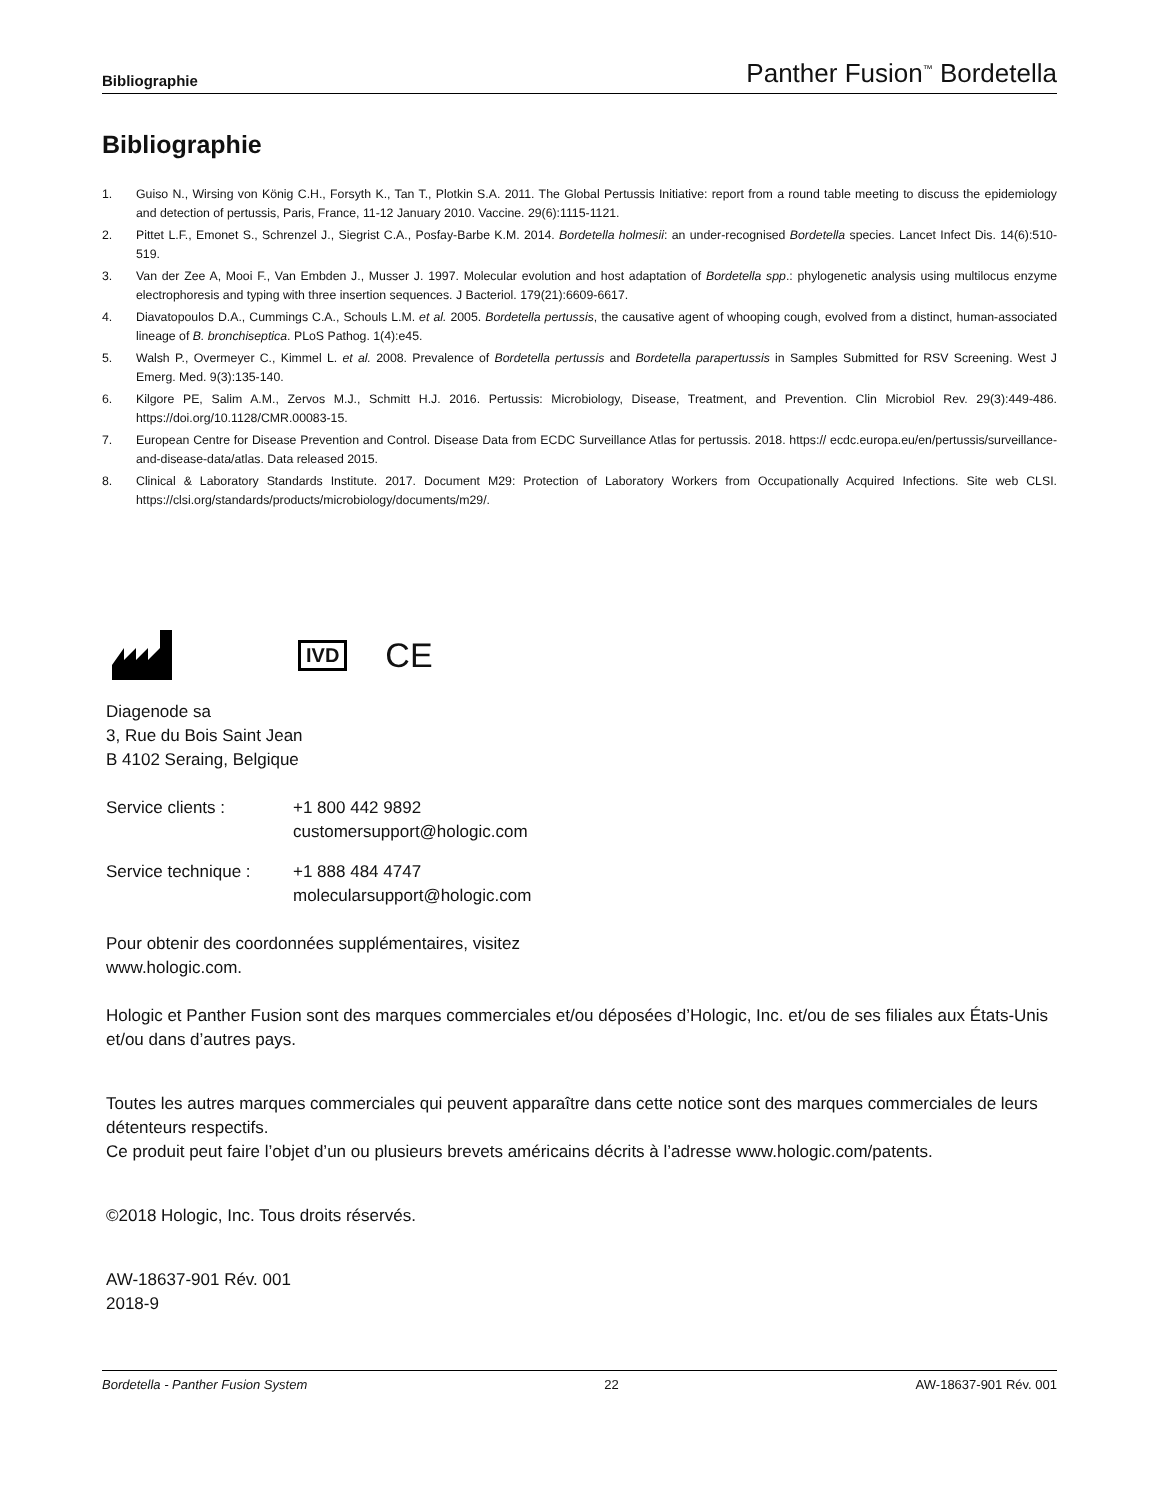Bibliographie Panther Fusion<sup>™</sup> Bordetella
Bibliographie
1. Guiso N., Wirsing von König C.H., Forsyth K., Tan T., Plotkin S.A. 2011. The Global Pertussis Initiative: report from a round table meeting to discuss the epidemiology and detection of pertussis, Paris, France, 11-12 January 2010. Vaccine. 29(6):1115-1121.
2. Pittet L.F., Emonet S., Schrenzel J., Siegrist C.A., Posfay-Barbe K.M. 2014. Bordetella holmesii: an under-recognised Bordetella species. Lancet Infect Dis. 14(6):510-519.
3. Van der Zee A, Mooi F., Van Embden J., Musser J. 1997. Molecular evolution and host adaptation of Bordetella spp.: phylogenetic analysis using multilocus enzyme electrophoresis and typing with three insertion sequences. J Bacteriol. 179(21):6609-6617.
4. Diavatopoulos D.A., Cummings C.A., Schouls L.M. et al. 2005. Bordetella pertussis, the causative agent of whooping cough, evolved from a distinct, human-associated lineage of B. bronchiseptica. PLoS Pathog. 1(4):e45.
5. Walsh P., Overmeyer C., Kimmel L. et al. 2008. Prevalence of Bordetella pertussis and Bordetella parapertussis in Samples Submitted for RSV Screening. West J Emerg. Med. 9(3):135-140.
6. Kilgore PE, Salim A.M., Zervos M.J., Schmitt H.J. 2016. Pertussis: Microbiology, Disease, Treatment, and Prevention. Clin Microbiol Rev. 29(3):449-486. https://doi.org/10.1128/CMR.00083-15.
7. European Centre for Disease Prevention and Control. Disease Data from ECDC Surveillance Atlas for pertussis. 2018. https:// ecdc.europa.eu/en/pertussis/surveillance-and-disease-data/atlas. Data released 2015.
8. Clinical & Laboratory Standards Institute. 2017. Document M29: Protection of Laboratory Workers from Occupationally Acquired Infections. Site web CLSI. https://clsi.org/standards/products/microbiology/documents/m29/.
IVD CE
Diagenode sa
3, Rue du Bois Saint Jean
B 4102 Seraing, Belgique
Service clients : +1 800 442 9892
customersupport@hologic.com
Service technique : +1 888 484 4747
molecularsupport@hologic.com
Pour obtenir des coordonnées supplémentaires, visitez
www.hologic.com.
Hologic et Panther Fusion sont des marques commerciales et/ou déposées d’Hologic, Inc. et/ou de ses filiales aux États-Unis et/ou dans d’autres pays.
Toutes les autres marques commerciales qui peuvent apparaître dans cette notice sont des marques commerciales de leurs détenteurs respectifs.
Ce produit peut faire l’objet d’un ou plusieurs brevets américains décrits à l’adresse www.hologic.com/patents.
©2018 Hologic, Inc. Tous droits réservés.
AW-18637-901 Rév. 001
2018-9
Bordetella - Panther Fusion System 22 AW-18637-901 Rév. 001